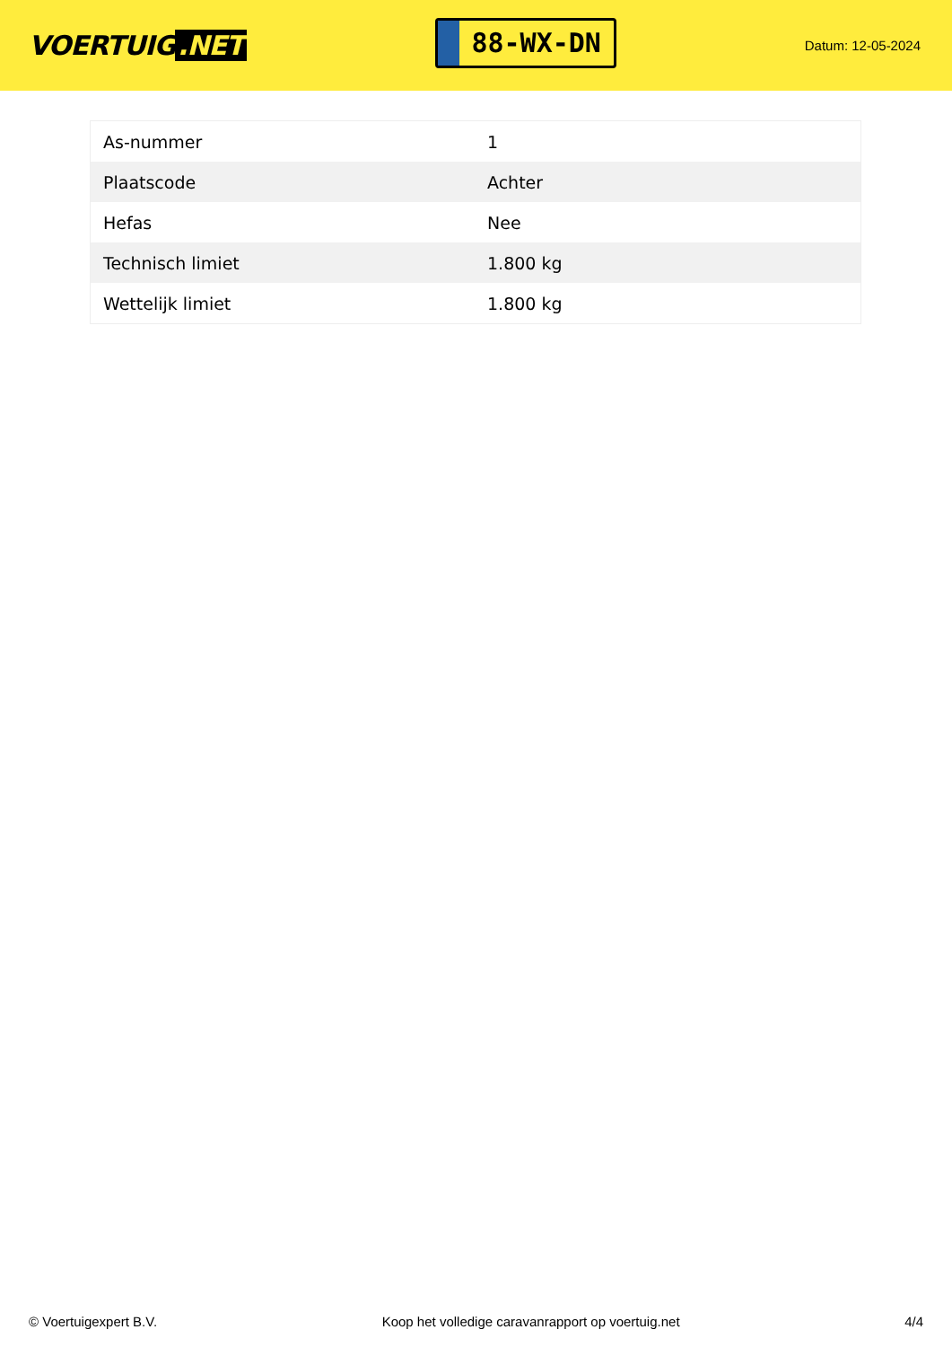VOERTUIG.NET
88-WX-DN
Datum: 12-05-2024
| As-nummer | 1 |
| Plaatscode | Achter |
| Hefas | Nee |
| Technisch limiet | 1.800 kg |
| Wettelijk limiet | 1.800 kg |
© Voertuigexpert B.V. Koop het volledige caravanrapport op voertuig.net 4/4